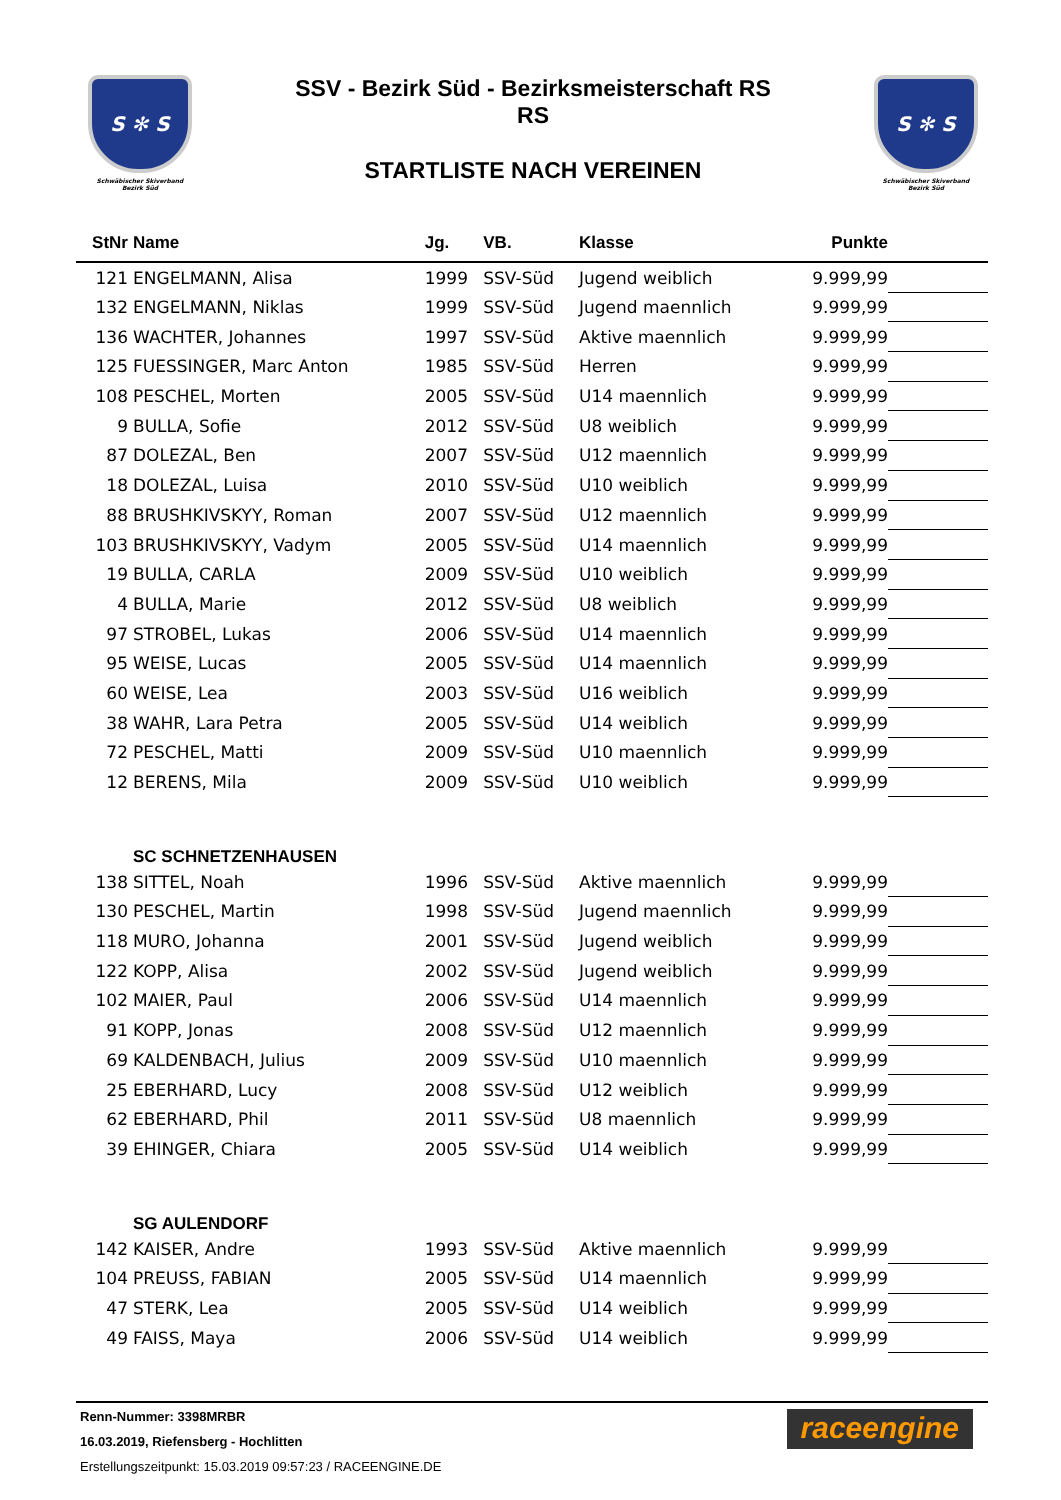S ✻ S
Schwäbischer Skiverband
Bezirk Süd
SSV - Bezirk Süd - Bezirksmeisterschaft RS
RS
STARTLISTE NACH VEREINEN
S ✻ S
Schwäbischer Skiverband
Bezirk Süd
| StNr | Name | Jg. | VB. | Klasse | Punkte | |
| --- | --- | --- | --- | --- | --- | --- |
| 121 | ENGELMANN, Alisa | 1999 | SSV-Süd | Jugend weiblich | 9.999,99 | |
| 132 | ENGELMANN, Niklas | 1999 | SSV-Süd | Jugend maennlich | 9.999,99 | |
| 136 | WACHTER, Johannes | 1997 | SSV-Süd | Aktive maennlich | 9.999,99 | |
| 125 | FUESSINGER, Marc Anton | 1985 | SSV-Süd | Herren | 9.999,99 | |
| 108 | PESCHEL, Morten | 2005 | SSV-Süd | U14 maennlich | 9.999,99 | |
| 9 | BULLA, Sofie | 2012 | SSV-Süd | U8 weiblich | 9.999,99 | |
| 87 | DOLEZAL, Ben | 2007 | SSV-Süd | U12 maennlich | 9.999,99 | |
| 18 | DOLEZAL, Luisa | 2010 | SSV-Süd | U10 weiblich | 9.999,99 | |
| 88 | BRUSHKIVSKYY, Roman | 2007 | SSV-Süd | U12 maennlich | 9.999,99 | |
| 103 | BRUSHKIVSKYY, Vadym | 2005 | SSV-Süd | U14 maennlich | 9.999,99 | |
| 19 | BULLA, CARLA | 2009 | SSV-Süd | U10 weiblich | 9.999,99 | |
| 4 | BULLA, Marie | 2012 | SSV-Süd | U8 weiblich | 9.999,99 | |
| 97 | STROBEL, Lukas | 2006 | SSV-Süd | U14 maennlich | 9.999,99 | |
| 95 | WEISE, Lucas | 2005 | SSV-Süd | U14 maennlich | 9.999,99 | |
| 60 | WEISE, Lea | 2003 | SSV-Süd | U16 weiblich | 9.999,99 | |
| 38 | WAHR, Lara Petra | 2005 | SSV-Süd | U14 weiblich | 9.999,99 | |
| 72 | PESCHEL, Matti | 2009 | SSV-Süd | U10 maennlich | 9.999,99 | |
| 12 | BERENS, Mila | 2009 | SSV-Süd | U10 weiblich | 9.999,99 | |
| | SC SCHNETZENHAUSEN | | | | | |
| 138 | SITTEL, Noah | 1996 | SSV-Süd | Aktive maennlich | 9.999,99 | |
| 130 | PESCHEL, Martin | 1998 | SSV-Süd | Jugend maennlich | 9.999,99 | |
| 118 | MURO, Johanna | 2001 | SSV-Süd | Jugend weiblich | 9.999,99 | |
| 122 | KOPP, Alisa | 2002 | SSV-Süd | Jugend weiblich | 9.999,99 | |
| 102 | MAIER, Paul | 2006 | SSV-Süd | U14 maennlich | 9.999,99 | |
| 91 | KOPP, Jonas | 2008 | SSV-Süd | U12 maennlich | 9.999,99 | |
| 69 | KALDENBACH, Julius | 2009 | SSV-Süd | U10 maennlich | 9.999,99 | |
| 25 | EBERHARD, Lucy | 2008 | SSV-Süd | U12 weiblich | 9.999,99 | |
| 62 | EBERHARD, Phil | 2011 | SSV-Süd | U8 maennlich | 9.999,99 | |
| 39 | EHINGER, Chiara | 2005 | SSV-Süd | U14 weiblich | 9.999,99 | |
| | SG AULENDORF | | | | | |
| 142 | KAISER, Andre | 1993 | SSV-Süd | Aktive maennlich | 9.999,99 | |
| 104 | PREUSS, FABIAN | 2005 | SSV-Süd | U14 maennlich | 9.999,99 | |
| 47 | STERK, Lea | 2005 | SSV-Süd | U14 weiblich | 9.999,99 | |
| 49 | FAISS, Maya | 2006 | SSV-Süd | U14 weiblich | 9.999,99 | |
Renn-Nummer: 3398MRBR
16.03.2019, Riefensberg - Hochlitten
Erstellungszeitpunkt: 15.03.2019 09:57:23 / RACEENGINE.DE
raceengine